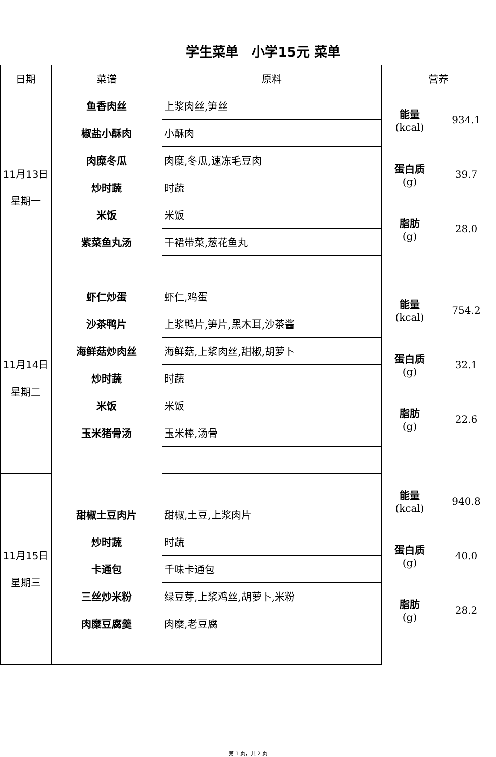学生菜单　小学15元 菜单
| 日期 | 菜谱 | 原料 | 营养 |
| --- | --- | --- | --- |
| 11月13日 星期一 | 鱼香肉丝 | 上浆肉丝,笋丝 | 能量 (kcal) 934.1 蛋白质 (g) 39.7 脂肪 (g) 28.0 |
| | 椒盐小酥肉 | 小酥肉 | |
| | 肉糜冬瓜 | 肉糜,冬瓜,速冻毛豆肉 | |
| | 炒时蔬 | 时蔬 | |
| | 米饭 | 米饭 | |
| | 紫菜鱼丸汤 | 干裙带菜,葱花鱼丸 | |
| 11月14日 星期二 | 虾仁炒蛋 | 虾仁,鸡蛋 | 能量 (kcal) 754.2 蛋白质 (g) 32.1 脂肪 (g) 22.6 |
| | 沙茶鸭片 | 上浆鸭片,笋片,黑木耳,沙茶酱 | |
| | 海鲜菇炒肉丝 | 海鲜菇,上浆肉丝,甜椒,胡萝卜 | |
| | 炒时蔬 | 时蔬 | |
| | 米饭 | 米饭 | |
| | 玉米猪骨汤 | 玉米棒,汤骨 | |
| 11月15日 星期三 | | | 能量 (kcal) 940.8 蛋白质 (g) 40.0 脂肪 (g) 28.2 |
| | 甜椒土豆肉片 | 甜椒,土豆,上浆肉片 | |
| | 炒时蔬 | 时蔬 | |
| | 卡通包 | 千味卡通包 | |
| | 三丝炒米粉 | 绿豆芽,上浆鸡丝,胡萝卜,米粉 | |
| | 肉糜豆腐羹 | 肉糜,老豆腐 | |
第 1 页，共 2 页